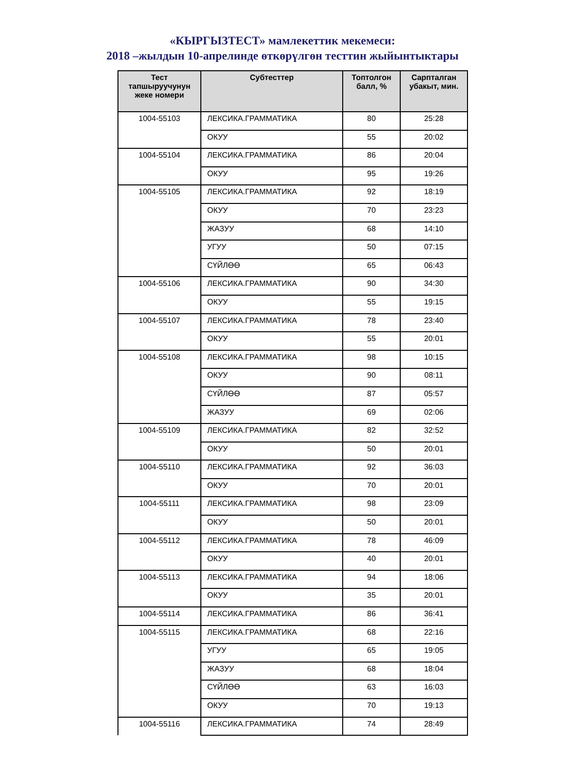«КЫРГЫЗТЕСТ» мамлекеттик мекемеси:
2018 –жылдын 10-апрелинде өткөрүлгөн тесттин жыйынтыктары
| Тест тапшыруучунун жеке номери | Субтесттер | Топтолгон балл, % | Сарпталган убакыт, мин. |
| --- | --- | --- | --- |
| 1004-55103 | ЛЕКСИКА.ГРАММАТИКА | 80 | 25:28 |
| | ОКУУ | 55 | 20:02 |
| 1004-55104 | ЛЕКСИКА.ГРАММАТИКА | 86 | 20:04 |
| | ОКУУ | 95 | 19:26 |
| 1004-55105 | ЛЕКСИКА.ГРАММАТИКА | 92 | 18:19 |
| | ОКУУ | 70 | 23:23 |
| | ЖАЗУУ | 68 | 14:10 |
| | УГУУ | 50 | 07:15 |
| | СҮЙЛӨӨ | 65 | 06:43 |
| 1004-55106 | ЛЕКСИКА.ГРАММАТИКА | 90 | 34:30 |
| | ОКУУ | 55 | 19:15 |
| 1004-55107 | ЛЕКСИКА.ГРАММАТИКА | 78 | 23:40 |
| | ОКУУ | 55 | 20:01 |
| 1004-55108 | ЛЕКСИКА.ГРАММАТИКА | 98 | 10:15 |
| | ОКУУ | 90 | 08:11 |
| | СҮЙЛӨӨ | 87 | 05:57 |
| | ЖАЗУУ | 69 | 02:06 |
| 1004-55109 | ЛЕКСИКА.ГРАММАТИКА | 82 | 32:52 |
| | ОКУУ | 50 | 20:01 |
| 1004-55110 | ЛЕКСИКА.ГРАММАТИКА | 92 | 36:03 |
| | ОКУУ | 70 | 20:01 |
| 1004-55111 | ЛЕКСИКА.ГРАММАТИКА | 98 | 23:09 |
| | ОКУУ | 50 | 20:01 |
| 1004-55112 | ЛЕКСИКА.ГРАММАТИКА | 78 | 46:09 |
| | ОКУУ | 40 | 20:01 |
| 1004-55113 | ЛЕКСИКА.ГРАММАТИКА | 94 | 18:06 |
| | ОКУУ | 35 | 20:01 |
| 1004-55114 | ЛЕКСИКА.ГРАММАТИКА | 86 | 36:41 |
| 1004-55115 | ЛЕКСИКА.ГРАММАТИКА | 68 | 22:16 |
| | УГУУ | 65 | 19:05 |
| | ЖАЗУУ | 68 | 18:04 |
| | СҮЙЛӨӨ | 63 | 16:03 |
| | ОКУУ | 70 | 19:13 |
| 1004-55116 | ЛЕКСИКА.ГРАММАТИКА | 74 | 28:49 |